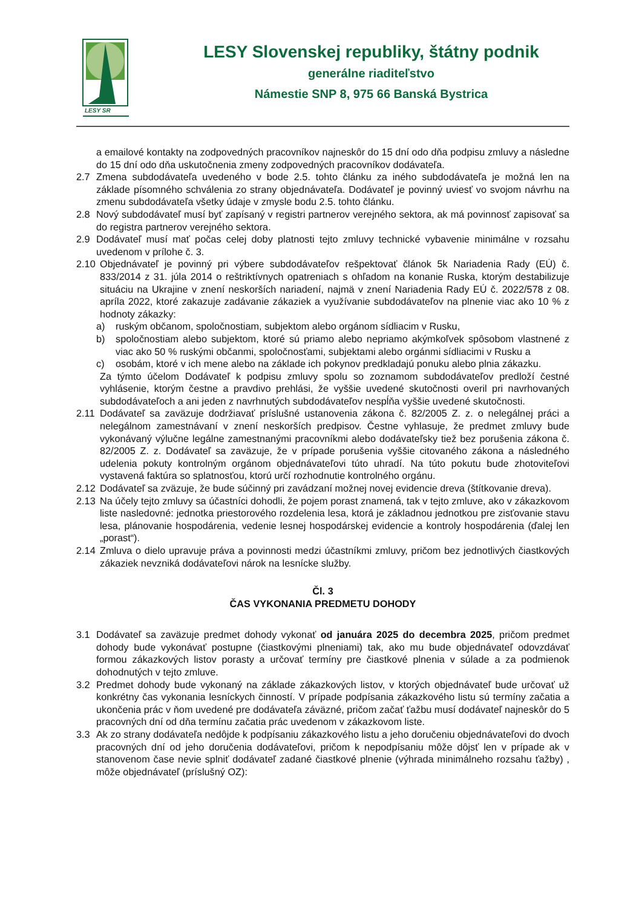LESY SR
LESY Slovenskej republiky, štátny podnik
generálne riaditeľstvo
Námestie SNP 8, 975 66 Banská Bystrica
a emailové kontakty na zodpovedných pracovníkov najneskôr do 15 dní odo dňa podpisu zmluvy a následne do 15 dní odo dňa uskutočnenia zmeny zodpovedných pracovníkov dodávateľa.
2.7 Zmena subdodávateľa uvedeného v bode 2.5. tohto článku za iného subdodávateľa je možná len na základe písomného schválenia zo strany objednávateľa. Dodávateľ je povinný uviesť vo svojom návrhu na zmenu subdodávateľa všetky údaje v zmysle bodu 2.5. tohto článku.
2.8 Nový subdodávateľ musí byť zapísaný v registri partnerov verejného sektora, ak má povinnosť zapisovať sa do registra partnerov verejného sektora.
2.9 Dodávateľ musí mať počas celej doby platnosti tejto zmluvy technické vybavenie minimálne v rozsahu uvedenom v prílohe č. 3.
2.10 Objednávateľ je povinný pri výbere subdodávateľov rešpektovať článok 5k Nariadenia Rady (EÚ) č. 833/2014 z 31. júla 2014 o reštriktívnych opatreniach s ohľadom na konanie Ruska, ktorým destabilizuje situáciu na Ukrajine v znení neskorších nariadení, najmä v znení Nariadenia Rady EÚ č. 2022/578 z 08. apríla 2022, ktoré zakazuje zadávanie zákaziek a využívanie subdodávateľov na plnenie viac ako 10 % z hodnoty zákazky:
a) ruským občanom, spoločnostiam, subjektom alebo orgánom sídliacim v Rusku,
b) spoločnostiam alebo subjektom, ktoré sú priamo alebo nepriamo akýmkoľvek spôsobom vlastnené z viac ako 50 % ruskými občanmi, spoločnosťami, subjektami alebo orgánmi sídliacimi v Rusku a
c) osobám, ktoré v ich mene alebo na základe ich pokynov predkladajú ponuku alebo plnia zákazku.
Za týmto účelom Dodávateľ k podpisu zmluvy spolu so zoznamom subdodávateľov predloží čestné vyhlásenie, ktorým čestne a pravdivo prehlási, že vyššie uvedené skutočnosti overil pri navrhovaných subdodávateľoch a ani jeden z navrhnutých subdodávateľov nespĺňa vyššie uvedené skutočnosti.
2.11 Dodávateľ sa zaväzuje dodržiavať príslušné ustanovenia zákona č. 82/2005 Z. z. o nelegálnej práci a nelegálnom zamestnávaní v znení neskorších predpisov. Čestne vyhlasuje, že predmet zmluvy bude vykonávaný výlučne legálne zamestnanými pracovníkmi alebo dodávateľsky tiež bez porušenia zákona č. 82/2005 Z. z. Dodávateľ sa zaväzuje, že v prípade porušenia vyššie citovaného zákona a následného udelenia pokuty kontrolným orgánom objednávateľovi túto uhradí. Na túto pokutu bude zhotoviteľovi vystavená faktúra so splatnosťou, ktorú určí rozhodnutie kontrolného orgánu.
2.12 Dodávateľ sa zväzuje, že bude súčinný pri zavádzaní možnej novej evidencie dreva (štítkovanie dreva).
2.13 Na účely tejto zmluvy sa účastníci dohodli, že pojem porast znamená, tak v tejto zmluve, ako v zákazkovom liste nasledovné: jednotka priestorového rozdelenia lesa, ktorá je základnou jednotkou pre zisťovanie stavu lesa, plánovanie hospodárenia, vedenie lesnej hospodárskej evidencie a kontroly hospodárenia (ďalej len „porast“).
2.14 Zmluva o dielo upravuje práva a povinnosti medzi účastníkmi zmluvy, pričom bez jednotlivých čiastkových zákaziek nevzniká dodávateľovi nárok na lesnícke služby.
Čl. 3
ČAS VYKONANIA PREDMETU DOHODY
3.1 Dodávateľ sa zaväzuje predmet dohody vykonať od januára 2025 do decembra 2025, pričom predmet dohody bude vykonávať postupne (čiastkovými plneniami) tak, ako mu bude objednávateľ odovzdávať formou zákazkových listov porasty a určovať termíny pre čiastkové plnenia v súlade a za podmienok dohodnutých v tejto zmluve.
3.2 Predmet dohody bude vykonaný na základe zákazkových listov, v ktorých objednávateľ bude určovať už konkrétny čas vykonania lesníckych činností. V prípade podpísania zákazkového listu sú termíny začatia a ukončenia prác v ňom uvedené pre dodávateľa záväzné, pričom začať ťažbu musí dodávateľ najneskôr do 5 pracovných dní od dňa termínu začatia prác uvedenom v zákazkovom liste.
3.3 Ak zo strany dodávateľa nedôjde k podpísaniu zákazkového listu a jeho doručeniu objednávateľovi do dvoch pracovných dní od jeho doručenia dodávateľovi, pričom k nepodpísaniu môže dôjsť len v prípade ak v stanovenom čase nevie splniť dodávateľ zadané čiastkové plnenie (výhrada minimálneho rozsahu ťažby) , môže objednávateľ (príslušný OZ):